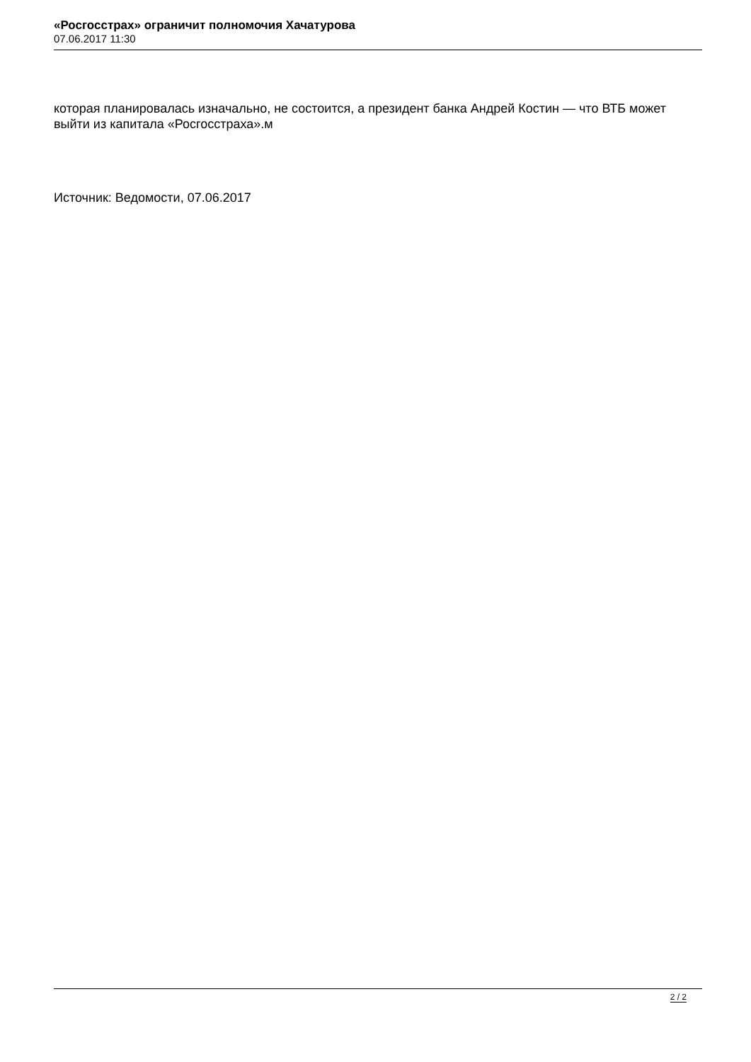«Росгосстрах» ограничит полномочия Хачатурова
07.06.2017 11:30
которая планировалась изначально, не состоится, а президент банка Андрей Костин — что ВТБ может выйти из капитала «Росгосстраха».м
Источник: Ведомости, 07.06.2017
2 / 2